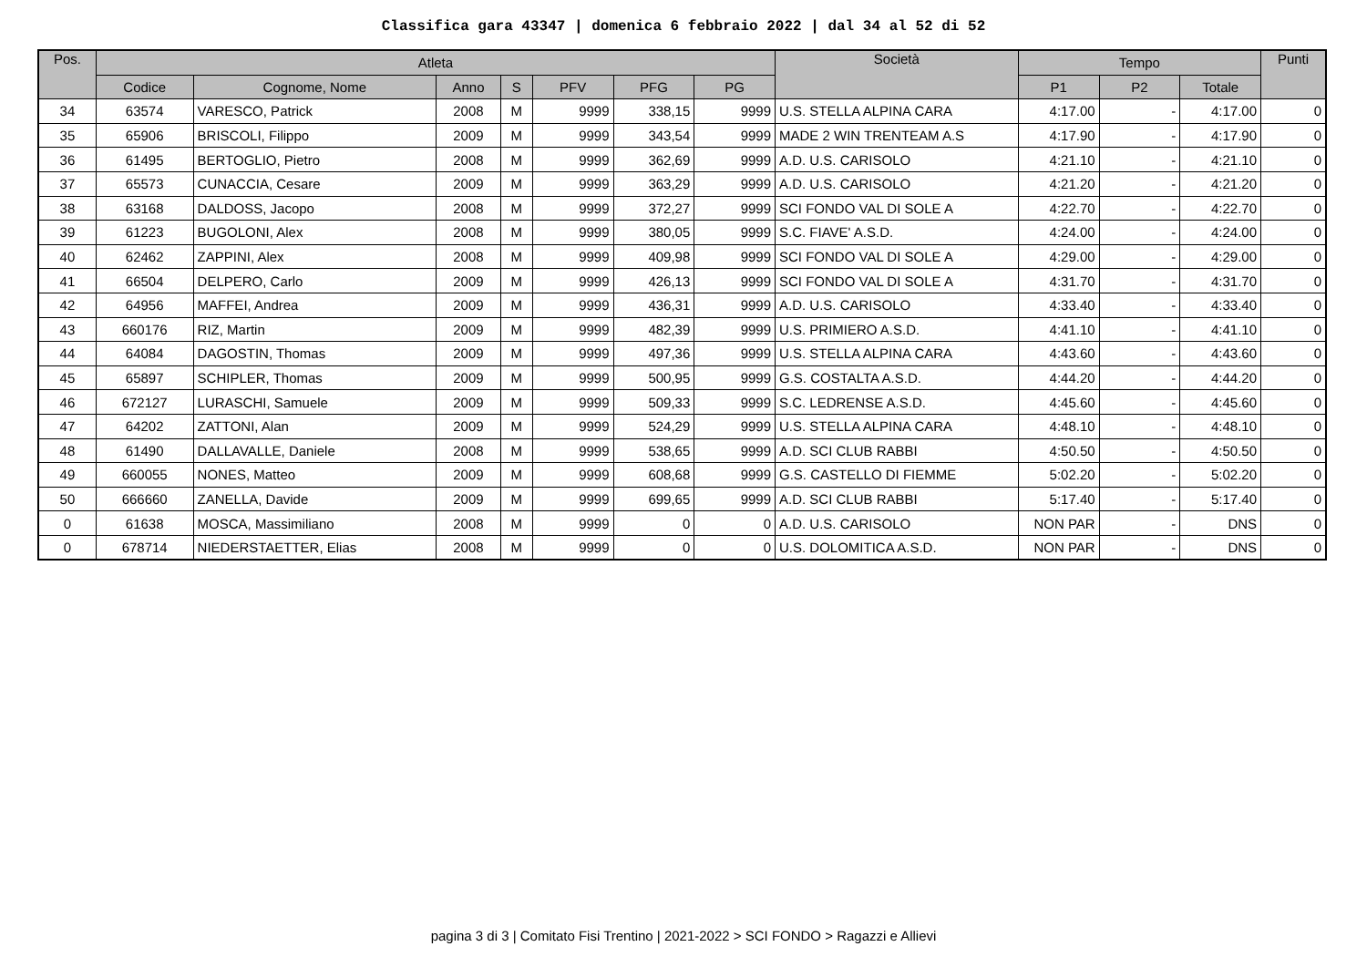Classifica gara 43347 | domenica 6 febbraio 2022 | dal 34 al 52 di 52
| Pos. | Atleta | | | | | | | Società | Tempo | | | Punti |
| --- | --- | --- | --- | --- | --- | --- | --- | --- | --- | --- | --- | --- |
| | Codice | Cognome, Nome | Anno | S | PFV | PFG | PG | | P1 | P2 | Totale | |
| 34 | 63574 | VARESCO, Patrick | 2008 | M | 9999 | 338,15 | 9999 | U.S. STELLA ALPINA CARA | 4:17.00 | - | 4:17.00 | 0 |
| 35 | 65906 | BRISCOLI, Filippo | 2009 | M | 9999 | 343,54 | 9999 | MADE 2 WIN TRENTEAM A.S | 4:17.90 | - | 4:17.90 | 0 |
| 36 | 61495 | BERTOGLIO, Pietro | 2008 | M | 9999 | 362,69 | 9999 | A.D. U.S. CARISOLO | 4:21.10 | - | 4:21.10 | 0 |
| 37 | 65573 | CUNACCIA, Cesare | 2009 | M | 9999 | 363,29 | 9999 | A.D. U.S. CARISOLO | 4:21.20 | - | 4:21.20 | 0 |
| 38 | 63168 | DALDOSS, Jacopo | 2008 | M | 9999 | 372,27 | 9999 | SCI FONDO VAL DI SOLE A | 4:22.70 | - | 4:22.70 | 0 |
| 39 | 61223 | BUGOLONI, Alex | 2008 | M | 9999 | 380,05 | 9999 | S.C. FIAVE' A.S.D. | 4:24.00 | - | 4:24.00 | 0 |
| 40 | 62462 | ZAPPINI, Alex | 2008 | M | 9999 | 409,98 | 9999 | SCI FONDO VAL DI SOLE A | 4:29.00 | - | 4:29.00 | 0 |
| 41 | 66504 | DELPERO, Carlo | 2009 | M | 9999 | 426,13 | 9999 | SCI FONDO VAL DI SOLE A | 4:31.70 | - | 4:31.70 | 0 |
| 42 | 64956 | MAFFEI, Andrea | 2009 | M | 9999 | 436,31 | 9999 | A.D. U.S. CARISOLO | 4:33.40 | - | 4:33.40 | 0 |
| 43 | 660176 | RIZ, Martin | 2009 | M | 9999 | 482,39 | 9999 | U.S. PRIMIERO A.S.D. | 4:41.10 | - | 4:41.10 | 0 |
| 44 | 64084 | DAGOSTIN, Thomas | 2009 | M | 9999 | 497,36 | 9999 | U.S. STELLA ALPINA CARA | 4:43.60 | - | 4:43.60 | 0 |
| 45 | 65897 | SCHIPLER, Thomas | 2009 | M | 9999 | 500,95 | 9999 | G.S. COSTALTA A.S.D. | 4:44.20 | - | 4:44.20 | 0 |
| 46 | 672127 | LURASCHI, Samuele | 2009 | M | 9999 | 509,33 | 9999 | S.C. LEDRENSE A.S.D. | 4:45.60 | - | 4:45.60 | 0 |
| 47 | 64202 | ZATTONI, Alan | 2009 | M | 9999 | 524,29 | 9999 | U.S. STELLA ALPINA CARA | 4:48.10 | - | 4:48.10 | 0 |
| 48 | 61490 | DALLAVALLE, Daniele | 2008 | M | 9999 | 538,65 | 9999 | A.D. SCI CLUB RABBI | 4:50.50 | - | 4:50.50 | 0 |
| 49 | 660055 | NONES, Matteo | 2009 | M | 9999 | 608,68 | 9999 | G.S. CASTELLO DI FIEMME | 5:02.20 | - | 5:02.20 | 0 |
| 50 | 666660 | ZANELLA, Davide | 2009 | M | 9999 | 699,65 | 9999 | A.D. SCI CLUB RABBI | 5:17.40 | - | 5:17.40 | 0 |
| 0 | 61638 | MOSCA, Massimiliano | 2008 | M | 9999 | 0 | 0 | A.D. U.S. CARISOLO | NON PAR | - | DNS | 0 |
| 0 | 678714 | NIEDERSTAETTER, Elias | 2008 | M | 9999 | 0 | 0 | U.S. DOLOMITICA A.S.D. | NON PAR | - | DNS | 0 |
pagina 3 di 3 | Comitato Fisi Trentino | 2021-2022 > SCI FONDO > Ragazzi e Allievi